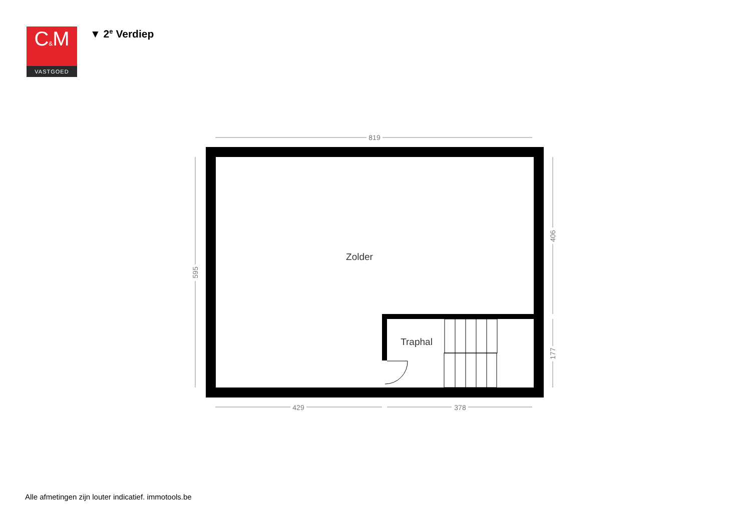C&M
VASTGOED
▼ 2<sup>e</sup> Verdiep
819
429
378
595
406
177
Zolder
Traphal
Alle afmetingen zijn louter indicatief. immotools.be